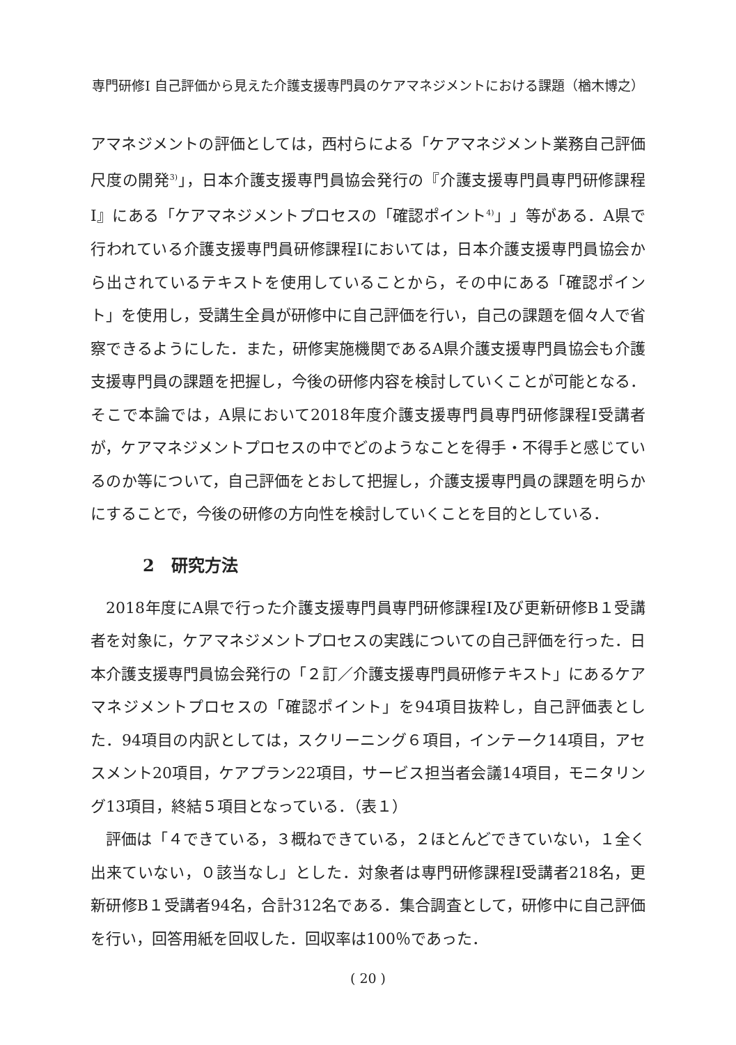専門研修Ⅰ 自己評価から見えた介護支援専門員のケアマネジメントにおける課題（楢木博之）
アマネジメントの評価としては，西村らによる「ケアマネジメント業務自己評価尺度の開発<sup>3)</sup>」，日本介護支援専門員協会発行の『介護支援専門員専門研修課程Ⅰ』にある「ケアマネジメントプロセスの「確認ポイント<sup>4)</sup>」」等がある．A県で行われている介護支援専門員研修課程Ⅰにおいては，日本介護支援専門員協会から出されているテキストを使用していることから，その中にある「確認ポイント」を使用し，受講生全員が研修中に自己評価を行い，自己の課題を個々人で省察できるようにした．また，研修実施機関であるA県介護支援専門員協会も介護支援専門員の課題を把握し，今後の研修内容を検討していくことが可能となる．そこで本論では，A県において2018年度介護支援専門員専門研修課程Ⅰ受講者が，ケアマネジメントプロセスの中でどのようなことを得手・不得手と感じているのか等について，自己評価をとおして把握し，介護支援専門員の課題を明らかにすることで，今後の研修の方向性を検討していくことを目的としている．
2　研究方法
2018年度にA県で行った介護支援専門員専門研修課程Ⅰ及び更新研修B１受講者を対象に，ケアマネジメントプロセスの実践についての自己評価を行った．日本介護支援専門員協会発行の「２訂／介護支援専門員研修テキスト」にあるケアマネジメントプロセスの「確認ポイント」を94項目抜粋し，自己評価表とした．94項目の内訳としては，スクリーニング６項目，インテーク14項目，アセスメント20項目，ケアプラン22項目，サービス担当者会議14項目，モニタリング13項目，終結５項目となっている．（表１）
評価は「４できている，３概ねできている，２ほとんどできていない，１全く出来ていない，０該当なし」とした．対象者は専門研修課程Ⅰ受講者218名，更新研修B１受講者94名，合計312名である．集合調査として，研修中に自己評価を行い，回答用紙を回収した．回収率は100％であった．
( 20 )